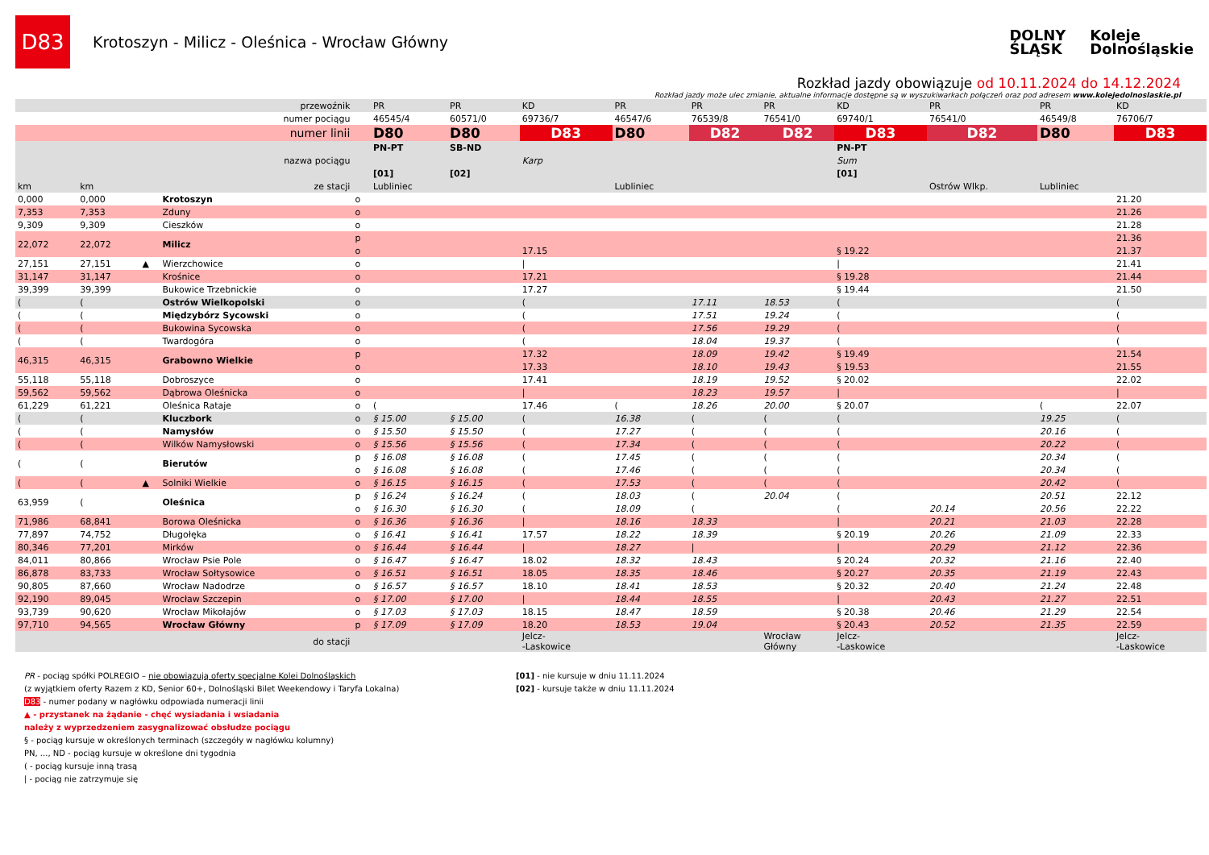D83
Krotoszyn - Milicz - Oleśnica - Wrocław Główny
DOLNY
ŚLĄSK
Koleje
Dolnośląskie
Rozkład jazdy obowiązuje od 10.11.2024 do 14.12.2024
Rozkład jazdy może ulec zmianie, aktualne informacje dostępne są w wyszukiwarkach połączeń oraz pod adresem www.kolejedolnoslaskie.pl
| | | | przewoźnik | | PR | PR | KD | PR | PR | PR | KD | PR | PR | KD |
| | | | numer pociągu | | 46545/4 | 60571/0 | 69736/7 | 46547/6 | 76539/8 | 76541/0 | 69740/1 | 76541/0 | 46549/8 | 76706/7 |
| | | | numer linii | | D80 | D80 | D83 | D80 | D82 | D82 | D83 | D82 | D80 | D83 |
| | | | | | PN-PT | SB-ND | | | | | PN-PT | | | |
| | | | nazwa pociągu | | | | Karp | | | | Sum | | | |
| | | | | | [01] | [02] | | | | | [01] | | | |
| km | km | | ze stacji | | Lubliniec | | | Lubliniec | | | | Ostrów Wlkp. | Lubliniec | |
| 0,000 | 0,000 | | Krotoszyn | o | | | | | | | | | | 21.20 |
| 7,353 | 7,353 | | Zduny | o | | | | | | | | | | 21.26 |
| 9,309 | 9,309 | | Cieszków | o | | | | | | | | | | 21.28 |
| 22,072 | 22,072 | | Milicz | p | | | | | | | | | | 21.36 |
| | | | | o | | | 17.15 | | | | § 19.22 | | | 21.37 |
| 27,151 | 27,151 | ▲ | Wierzchowice | o | | | / | | | | / | | | 21.41 |
| 31,147 | 31,147 | | Krośnice | o | | | 17.21 | | | | § 19.28 | | | 21.44 |
| 39,399 | 39,399 | | Bukowice Trzebnickie | o | | | 17.27 | | | | § 19.44 | | | 21.50 |
| ( | ( | | Ostrów Wielkopolski | o | | | ( | | 17.11 | 18.53 | ( | | | ( |
| ( | ( | | Międzybórz Sycowski | o | | | ( | | 17.51 | 19.24 | ( | | | ( |
| ( | ( | | Bukowina Sycowska | o | | | ( | | 17.56 | 19.29 | ( | | | ( |
| ( | ( | | Twardogóra | o | | | ( | | 18.04 | 19.37 | ( | | | ( |
| 46,315 | 46,315 | | Grabowno Wielkie | p | | | 17.32 | | 18.09 | 19.42 | § 19.49 | | | 21.54 |
| | | | | o | | | 17.33 | | 18.10 | 19.43 | § 19.53 | | | 21.55 |
| 55,118 | 55,118 | | Dobroszyce | o | | | 17.41 | | 18.19 | 19.52 | § 20.02 | | | 22.02 |
| 59,562 | 59,562 | | Dąbrowa Oleśnicka | o | | | / | | 18.23 | 19.57 | / | | | / |
| 61,229 | 61,221 | | Oleśnica Rataje | o | ( | | 17.46 | ( | 18.26 | 20.00 | § 20.07 | | ( | 22.07 |
| ( | ( | | Kluczbork | o | § 15.00 | § 15.00 | ( | 16.38 | ( | ( | ( | | 19.25 | ( |
| ( | ( | | Namysłów | o | § 15.50 | § 15.50 | ( | 17.27 | ( | ( | ( | | 20.16 | ( |
| ( | ( | | Wilków Namysłowski | o | § 15.56 | § 15.56 | ( | 17.34 | ( | ( | ( | | 20.22 | ( |
| ( | ( | | Bierutów | p | § 16.08 | § 16.08 | ( | 17.45 | ( | ( | ( | | 20.34 | ( |
| | | | | o | § 16.08 | § 16.08 | ( | 17.46 | ( | ( | ( | | 20.34 | ( |
| ( | ( | ▲ | Solniki Wielkie | o | § 16.15 | § 16.15 | ( | 17.53 | ( | ( | ( | | 20.42 | ( |
| 63,959 | ( | | Oleśnica | p | § 16.24 | § 16.24 | ( | 18.03 | ( | 20.04 | ( | | 20.51 | 22.12 |
| | | | | o | § 16.30 | § 16.30 | ( | 18.09 | ( | | ( | 20.14 | 20.56 | 22.22 |
| 71,986 | 68,841 | | Borowa Oleśnicka | o | § 16.36 | § 16.36 | / | 18.16 | 18.33 | | / | 20.21 | 21.03 | 22.28 |
| 77,897 | 74,752 | | Długołęka | o | § 16.41 | § 16.41 | 17.57 | 18.22 | 18.39 | | § 20.19 | 20.26 | 21.09 | 22.33 |
| 80,346 | 77,201 | | Mirków | o | § 16.44 | § 16.44 | / | 18.27 | / | | / | 20.29 | 21.12 | 22.36 |
| 84,011 | 80,866 | | Wrocław Psie Pole | o | § 16.47 | § 16.47 | 18.02 | 18.32 | 18.43 | | § 20.24 | 20.32 | 21.16 | 22.40 |
| 86,878 | 83,733 | | Wrocław Sołtysowice | o | § 16.51 | § 16.51 | 18.05 | 18.35 | 18.46 | | § 20.27 | 20.35 | 21.19 | 22.43 |
| 90,805 | 87,660 | | Wrocław Nadodrze | o | § 16.57 | § 16.57 | 18.10 | 18.41 | 18.53 | | § 20.32 | 20.40 | 21.24 | 22.48 |
| 92,190 | 89,045 | | Wrocław Szczepin | o | § 17.00 | § 17.00 | / | 18.44 | 18.55 | | / | 20.43 | 21.27 | 22.51 |
| 93,739 | 90,620 | | Wrocław Mikołajów | o | § 17.03 | § 17.03 | 18.15 | 18.47 | 18.59 | | § 20.38 | 20.46 | 21.29 | 22.54 |
| 97,710 | 94,565 | | Wrocław Główny | p | § 17.09 | § 17.09 | 18.20 | 18.53 | 19.04 | | § 20.43 | 20.52 | 21.35 | 22.59 |
| | | | do stacji | | | | Jelcz- -Laskowice | | | Wrocław Główny | Jelcz- -Laskowice | | | Jelcz- -Laskowice |
PR - pociąg spółki POLREGIO – nie obowiązują oferty specjalne Kolei Dolnośląskich
(z wyjątkiem oferty Razem z KD, Senior 60+, Dolnośląski Bilet Weekendowy i Taryfa Lokalna)
D83 - numer podany w nagłówku odpowiada numeracji linii
▲ - przystanek na żądanie - chęć wysiadania i wsiadania
należy z wyprzedzeniem zasygnalizować obsłudze pociągu
§ - pociąg kursuje w określonych terminach (szczegóły w nagłówku kolumny)
PN, ..., ND - pociąg kursuje w określone dni tygodnia
( - pociąg kursuje inną trasą
| - pociąg nie zatrzymuje się
[01] - nie kursuje w dniu 11.11.2024
[02] - kursuje także w dniu 11.11.2024